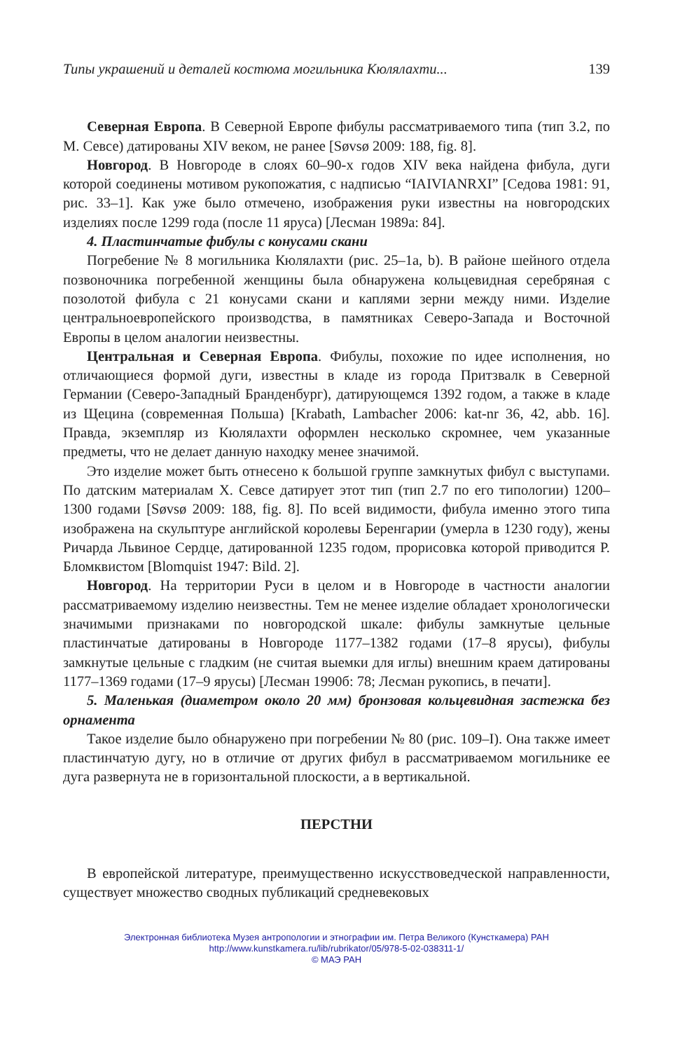Типы украшений и деталей костюма могильника Кюлялахти... 139
Северная Европа. В Северной Европе фибулы рассматриваемого типа (тип 3.2, по М. Севсе) датированы XIV веком, не ранее [Søvsø 2009: 188, fig. 8].
Новгород. В Новгороде в слоях 60–90-х годов XIV века найдена фибула, дуги которой соединены мотивом рукопожатия, с надписью “IAIVIANRXI” [Седова 1981: 91, рис. 33–1]. Как уже было отмечено, изображения руки известны на новгородских изделиях после 1299 года (после 11 яруса) [Лесман 1989а: 84].
4. Пластинчатые фибулы с конусами скани
Погребение № 8 могильника Кюлялахти (рис. 25–1a, b). В районе шейного отдела позвоночника погребенной женщины была обнаружена кольцевидная серебряная с позолотой фибула с 21 конусами скани и каплями зерни между ними. Изделие центральноевропейского производства, в памятниках Северо-Запада и Восточной Европы в целом аналогии неизвестны.
Центральная и Северная Европа. Фибулы, похожие по идее исполнения, но отличающиеся формой дуги, известны в кладе из города Притзвалк в Северной Германии (Северо-Западный Бранденбург), датирующемся 1392 годом, а также в кладе из Щецина (современная Польша) [Krabath, Lambacher 2006: kat-nr 36, 42, abb. 16]. Правда, экземпляр из Кюлялахти оформлен несколько скромнее, чем указанные предметы, что не делает данную находку менее значимой.
Это изделие может быть отнесено к большой группе замкнутых фибул с выступами. По датским материалам Х. Севсе датирует этот тип (тип 2.7 по его типологии) 1200–1300 годами [Søvsø 2009: 188, fig. 8]. По всей видимости, фибула именно этого типа изображена на скульптуре английской королевы Беренгарии (умерла в 1230 году), жены Ричарда Львиное Сердце, датированной 1235 годом, прорисовка которой приводится Р. Бломквистом [Blomquist 1947: Bild. 2].
Новгород. На территории Руси в целом и в Новгороде в частности аналогии рассматриваемому изделию неизвестны. Тем не менее изделие обладает хронологически значимыми признаками по новгородской шкале: фибулы замкнутые цельные пластинчатые датированы в Новгороде 1177–1382 годами (17–8 ярусы), фибулы замкнутые цельные с гладким (не считая выемки для иглы) внешним краем датированы 1177–1369 годами (17–9 ярусы) [Лесман 1990б: 78; Лесман рукопись, в печати].
5. Маленькая (диаметром около 20 мм) бронзовая кольцевидная застежка без орнамента
Такое изделие было обнаружено при погребении № 80 (рис. 109–I). Она также имеет пластинчатую дугу, но в отличие от других фибул в рассматриваемом могильнике ее дуга развернута не в горизонтальной плоскости, а в вертикальной.
ПЕРСТНИ
В европейской литературе, преимущественно искусствоведческой направленности, существует множество сводных публикаций средневековых
Электронная библиотека Музея антропологии и этнографии им. Петра Великого (Кунсткамера) РАН
http://www.kunstkamera.ru/lib/rubrikator/05/978-5-02-038311-1/
© МАЭ РАН